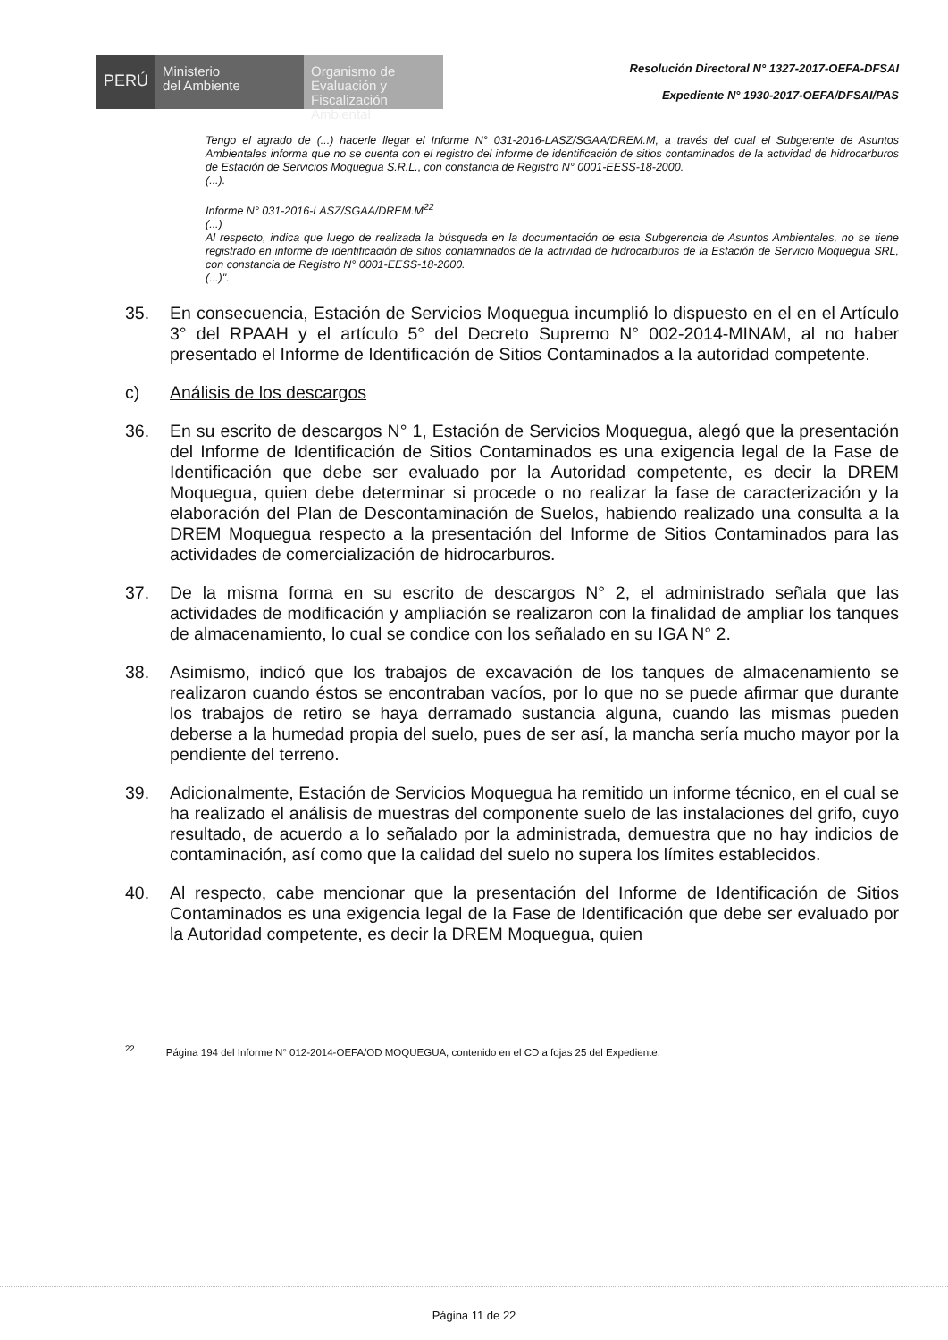PERÚ
Ministerio
del Ambiente
Organismo de
Evaluación y
Fiscalización Ambiental
Resolución Directoral N° 1327-2017-OEFA-DFSAI
Expediente N° 1930-2017-OEFA/DFSAI/PAS
Tengo el agrado de (...) hacerle llegar el Informe N° 031-2016-LASZ/SGAA/DREM.M, a través del cual el Subgerente de Asuntos Ambientales informa que no se cuenta con el registro del informe de identificación de sitios contaminados de la actividad de hidrocarburos de Estación de Servicios Moquegua S.R.L., con constancia de Registro N° 0001-EESS-18-2000.
(...).
Informe N° 031-2016-LASZ/SGAA/DREM.M<sup>22</sup>
(...)
Al respecto, indica que luego de realizada la búsqueda en la documentación de esta Subgerencia de Asuntos Ambientales, no se tiene registrado en informe de identificación de sitios contaminados de la actividad de hidrocarburos de la Estación de Servicio Moquegua SRL, con constancia de Registro N° 0001-EESS-18-2000.
(...)".
35. En consecuencia, Estación de Servicios Moquegua incumplió lo dispuesto en el en el Artículo 3° del RPAAH y el artículo 5° del Decreto Supremo N° 002-2014-MINAM, al no haber presentado el Informe de Identificación de Sitios Contaminados a la autoridad competente.
c) Análisis de los descargos
36. En su escrito de descargos N° 1, Estación de Servicios Moquegua, alegó que la presentación del Informe de Identificación de Sitios Contaminados es una exigencia legal de la Fase de Identificación que debe ser evaluado por la Autoridad competente, es decir la DREM Moquegua, quien debe determinar si procede o no realizar la fase de caracterización y la elaboración del Plan de Descontaminación de Suelos, habiendo realizado una consulta a la DREM Moquegua respecto a la presentación del Informe de Sitios Contaminados para las actividades de comercialización de hidrocarburos.
37. De la misma forma en su escrito de descargos N° 2, el administrado señala que las actividades de modificación y ampliación se realizaron con la finalidad de ampliar los tanques de almacenamiento, lo cual se condice con los señalado en su IGA N° 2.
38. Asimismo, indicó que los trabajos de excavación de los tanques de almacenamiento se realizaron cuando éstos se encontraban vacíos, por lo que no se puede afirmar que durante los trabajos de retiro se haya derramado sustancia alguna, cuando las mismas pueden deberse a la humedad propia del suelo, pues de ser así, la mancha sería mucho mayor por la pendiente del terreno.
39. Adicionalmente, Estación de Servicios Moquegua ha remitido un informe técnico, en el cual se ha realizado el análisis de muestras del componente suelo de las instalaciones del grifo, cuyo resultado, de acuerdo a lo señalado por la administrada, demuestra que no hay indicios de contaminación, así como que la calidad del suelo no supera los límites establecidos.
40. Al respecto, cabe mencionar que la presentación del Informe de Identificación de Sitios Contaminados es una exigencia legal de la Fase de Identificación que debe ser evaluado por la Autoridad competente, es decir la DREM Moquegua, quien
<sup>22</sup> Página 194 del Informe N° 012-2014-OEFA/OD MOQUEGUA, contenido en el CD a fojas 25 del Expediente.
Página 11 de 22